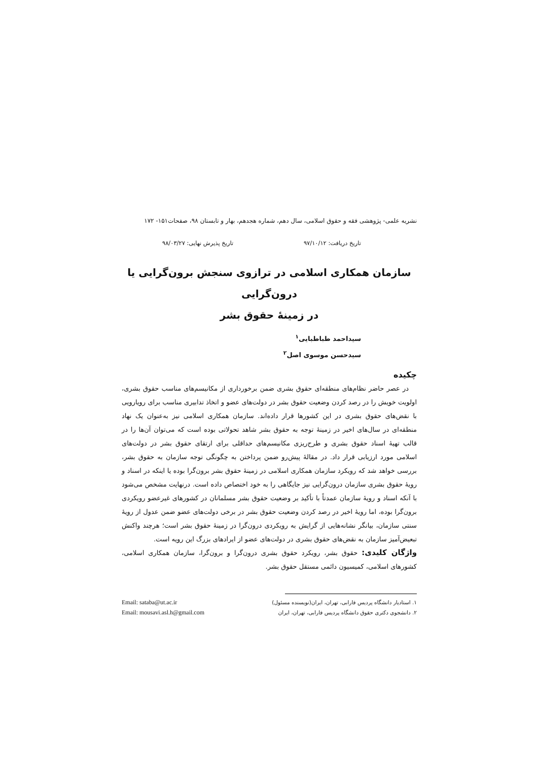نشریه علمی- پژوهشی فقه و حقوق اسلامی، سال دهم، شماره هجدهم، بهار و تابستان ۹۸، صفحات۱۵۱- ۱۷۲
تاریخ دریافت: ۹۷/۱۰/۱۲ تاریخ پذیرش نهایی: ۹۸/۰۳/۲۷
سازمان همکاری اسلامی در ترازوی سنجش برون‌گرایی یا درون‌گرایی
در زمینۀ حقوق بشر
سیداحمد طباطبایی<sup>۱</sup>
سیدحسن موسوی اصل<sup>۲</sup>
چکیده
در عصر حاضر نظام‌های منطقه‌ای حقوق بشری ضمن برخورداری از مکانیسم‌های مناسب حقوق بشری، اولویت خویش را در رصد کردن وضعیت حقوق بشر در دولت‌های عضو و اتخاذ تدابیری مناسب برای رویارویی با نقض‌های حقوق بشری در این کشورها قرار داده‌اند. سازمان همکاری اسلامی نیز به‌عنوان یک نهاد منطقه‌ای در سال‌های اخیر در زمینۀ توجه به حقوق بشر شاهد تحولاتی بوده است که می‌توان آن‌ها را در قالب تهیۀ اسناد حقوق بشری و طرح‌ریزی مکانیسم‌های حداقلی برای ارتقای حقوق بشر در دولت‌های اسلامی مورد ارزیابی قرار داد. در مقالۀ پیش‌رو ضمن پرداختن به چگونگی توجه سازمان به حقوق بشر، بررسی خواهد شد که رویکرد سازمان همکاری اسلامی در زمینۀ حقوق بشر برون‌گرا بوده یا اینکه در اسناد و رویۀ حقوق بشری سازمان درون‌گرایی نیز جایگاهی را به خود اختصاص داده است. درنهایت مشخص می‌شود با آنکه اسناد و رویۀ سازمان عمدتاً با تأکید بر وضعیت حقوق بشر مسلمانان در کشورهای غیرعضو رویکردی برون‌گرا بوده، اما رویۀ اخیر در رصد کردن وضعیت حقوق بشر در برخی دولت‌های عضو ضمن عدول از رویۀ سنتی سازمان، بیانگر نشانه‌هایی از گرایش به رویکردی درون‌گرا در زمینۀ حقوق بشر است؛ هرچند واکنش تبعیض‌آمیز سازمان به نقض‌های حقوق بشری در دولت‌های عضو از ایرادهای بزرگ این رویه است.
واژگان کلیدی: حقوق بشر، رویکرد حقوق بشری درون‌گرا و برون‌گرا، سازمان همکاری اسلامی، کشورهای اسلامی، کمیسیون دائمی مستقل حقوق بشر.
۱. استادیار دانشگاه پردیس فارابی، تهران، ایران(نویسنده مسئول)
۲. دانشجوی دکتری حقوق دانشگاه پردیس فارابی، تهران، ایران
Email: sataba@ut.ac.ir
Email: mousavi.asl.h@gmail.com